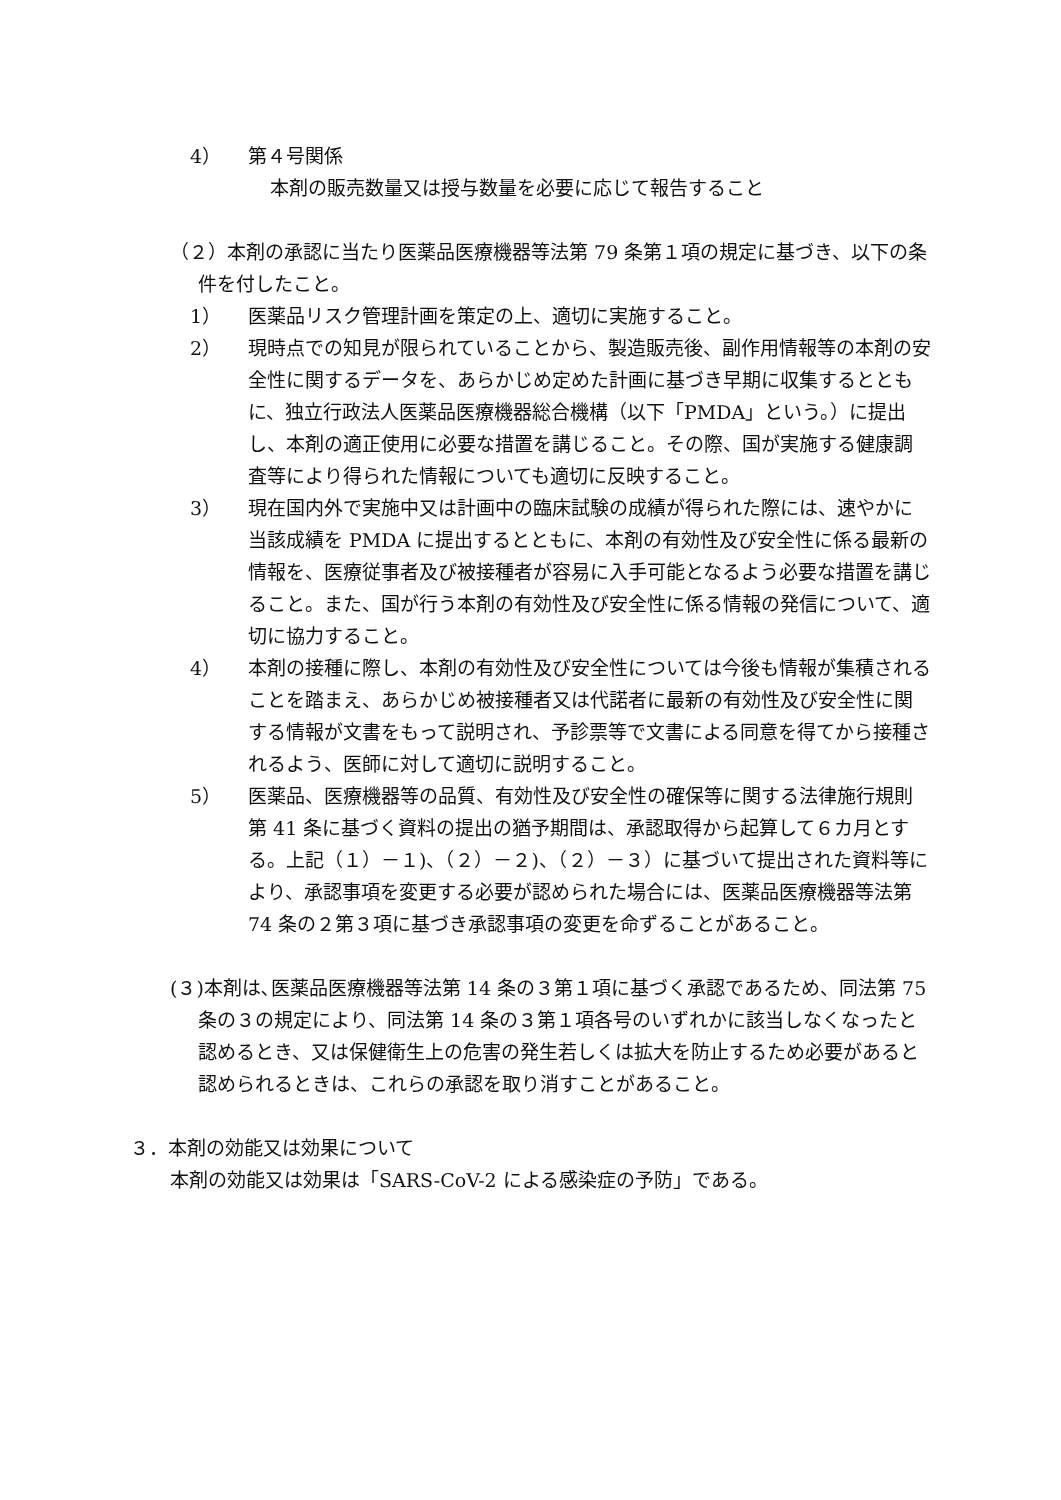4） 第４号関係
本剤の販売数量又は授与数量を必要に応じて報告すること
（２）本剤の承認に当たり医薬品医療機器等法第 79 条第１項の規定に基づき、以下の条件を付したこと。
1） 医薬品リスク管理計画を策定の上、適切に実施すること。
2） 現時点での知見が限られていることから、製造販売後、副作用情報等の本剤の安全性に関するデータを、あらかじめ定めた計画に基づき早期に収集するとともに、独立行政法人医薬品医療機器総合機構（以下「PMDA」という。）に提出し、本剤の適正使用に必要な措置を講じること。その際、国が実施する健康調査等により得られた情報についても適切に反映すること。
3） 現在国内外で実施中又は計画中の臨床試験の成績が得られた際には、速やかに当該成績を PMDA に提出するとともに、本剤の有効性及び安全性に係る最新の情報を、医療従事者及び被接種者が容易に入手可能となるよう必要な措置を講じること。また、国が行う本剤の有効性及び安全性に係る情報の発信について、適切に協力すること。
4） 本剤の接種に際し、本剤の有効性及び安全性については今後も情報が集積されることを踏まえ、あらかじめ被接種者又は代諾者に最新の有効性及び安全性に関する情報が文書をもって説明され、予診票等で文書による同意を得てから接種されるよう、医師に対して適切に説明すること。
5） 医薬品、医療機器等の品質、有効性及び安全性の確保等に関する法律施行規則第 41 条に基づく資料の提出の猶予期間は、承認取得から起算して６カ月とする。上記（１）－１)、（２）－２)、（２）－３）に基づいて提出された資料等により、承認事項を変更する必要が認められた場合には、医薬品医療機器等法第 74 条の２第３項に基づき承認事項の変更を命ずることがあること。
(３)本剤は､医薬品医療機器等法第 14 条の３第１項に基づく承認であるため、同法第 75 条の３の規定により、同法第 14 条の３第１項各号のいずれかに該当しなくなったと認めるとき、又は保健衛生上の危害の発生若しくは拡大を防止するため必要があると認められるときは、これらの承認を取り消すことがあること。
３．本剤の効能又は効果について
本剤の効能又は効果は「SARS-CoV-2 による感染症の予防」である。